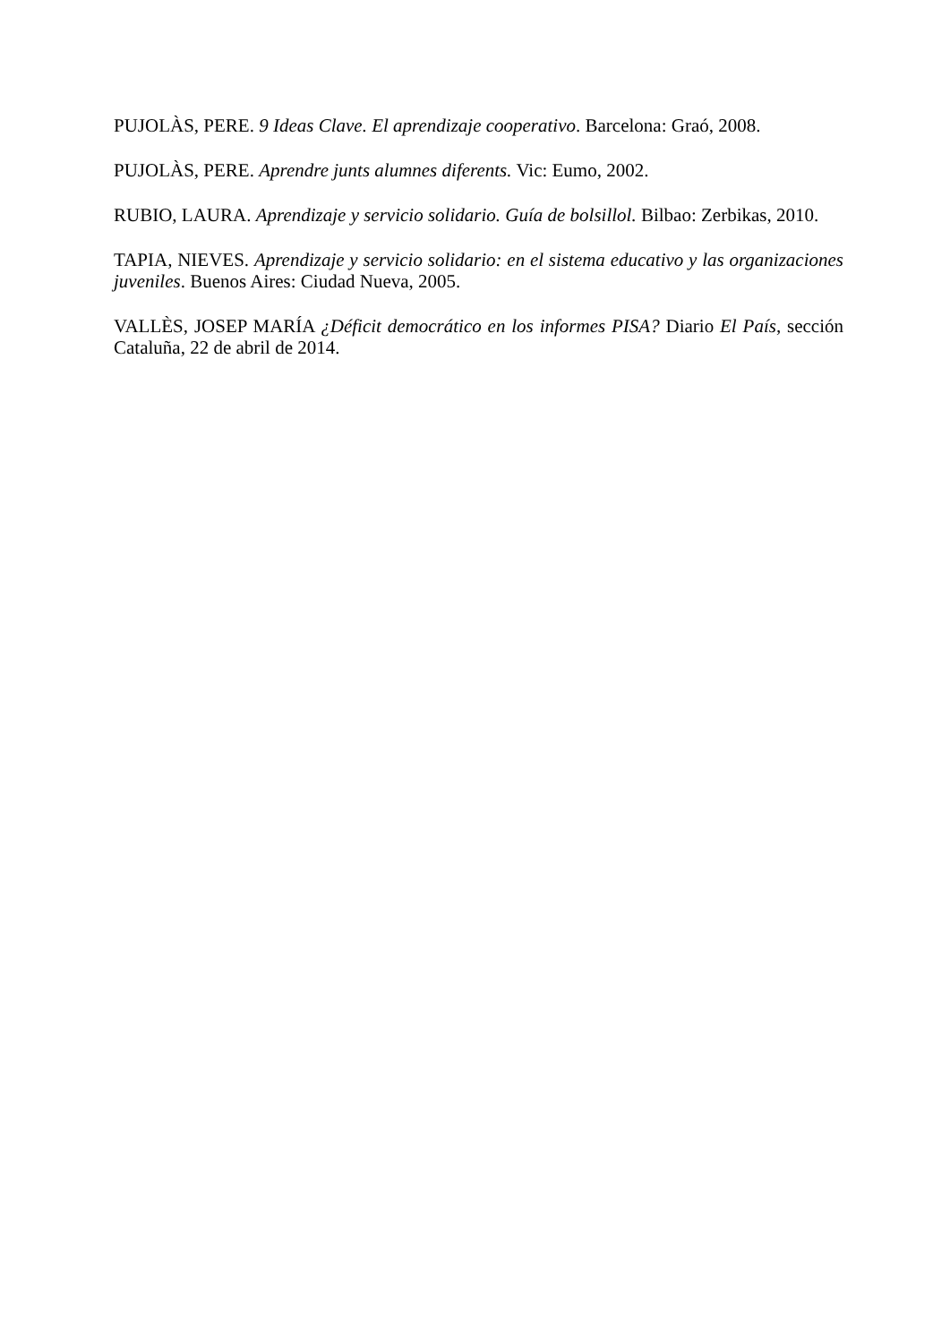PUJOLÀS, PERE. 9 Ideas Clave. El aprendizaje cooperativo. Barcelona: Graó, 2008.
PUJOLÀS, PERE. Aprendre junts alumnes diferents. Vic: Eumo, 2002.
RUBIO, LAURA. Aprendizaje y servicio solidario. Guía de bolsillol. Bilbao: Zerbikas, 2010.
TAPIA, NIEVES. Aprendizaje y servicio solidario: en el sistema educativo y las organizaciones juveniles. Buenos Aires: Ciudad Nueva, 2005.
VALLÈS, JOSEP MARÍA ¿Déficit democrático en los informes PISA? Diario El País, sección Cataluña, 22 de abril de 2014.